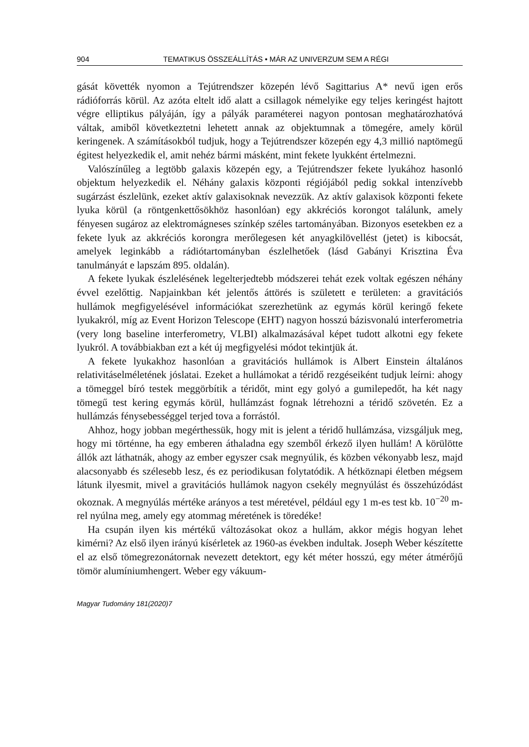904 TEMATIKUS ÖSSZEÁLLÍTÁS • MÁR AZ UNIVERZUM SEM A RÉGI
gását követték nyomon a Tejútrendszer közepén lévő Sagittarius A* nevű igen erős rádióforrás körül. Az azóta eltelt idő alatt a csillagok némelyike egy teljes keringést hajtott végre elliptikus pályáján, így a pályák paraméterei nagyon pontosan meghatározhatóvá váltak, amiből következtetni lehetett annak az objektumnak a tömegére, amely körül keringenek. A számításokból tudjuk, hogy a Tejútrendszer közepén egy 4,3 millió naptömegű égitest helyezkedik el, amit nehéz bármi másként, mint fekete lyukként értelmezni.
Valószínűleg a legtöbb galaxis közepén egy, a Tejútrendszer fekete lyukához hasonló objektum helyezkedik el. Néhány galaxis központi régiójából pedig sokkal intenzívebb sugárzást észlelünk, ezeket aktív galaxisoknak nevezzük. Az aktív galaxisok központi fekete lyuka körül (a röntgenkettősökhöz hasonlóan) egy akkréciós korongot találunk, amely fényesen sugároz az elektromágneses színkép széles tartományában. Bizonyos esetekben ez a fekete lyuk az akkréciós korongra merőlegesen két anyagkilövellést (jetet) is kibocsát, amelyek leginkább a rádiótartományban észlelhetőek (lásd Gabányi Krisztina Éva tanulmányát e lapszám 895. oldalán).
A fekete lyukak észlelésének legelterjedtebb módszerei tehát ezek voltak egészen néhány évvel ezelőttig. Napjainkban két jelentős áttörés is született e területen: a gravitációs hullámok megfigyelésével információkat szerezhetünk az egymás körül keringő fekete lyukakról, míg az Event Horizon Telescope (EHT) nagyon hosszú bázisvonalú interferometria (very long baseline interferometry, VLBI) alkalmazásával képet tudott alkotni egy fekete lyukról. A továbbiakban ezt a két új megfigyelési módot tekintjük át.
A fekete lyukakhoz hasonlóan a gravitációs hullámok is Albert Einstein általános relativitáselméletének jóslatai. Ezeket a hullámokat a téridő rezgéseiként tudjuk leírni: ahogy a tömeggel bíró testek meggörbítik a téridőt, mint egy golyó a gumilepedőt, ha két nagy tömegű test kering egymás körül, hullámzást fognak létrehozni a téridő szövetén. Ez a hullámzás fénysebességgel terjed tova a forrástól.
Ahhoz, hogy jobban megérthessük, hogy mit is jelent a téridő hullámzása, vizsgáljuk meg, hogy mi történne, ha egy emberen áthaladna egy szemből érkező ilyen hullám! A körülötte állók azt láthatnák, ahogy az ember egyszer csak megnyúlik, és közben vékonyabb lesz, majd alacsonyabb és szélesebb lesz, és ez periodikusan folytatódik. A hétköznapi életben mégsem látunk ilyesmit, mivel a gravitációs hullámok nagyon csekély megnyúlást és összehúzódást okoznak. A megnyúlás mértéke arányos a test méretével, például egy 1 m-es test kb. 10<sup>−20</sup> m-rel nyúlna meg, amely egy atommag méretének is töredéke!
Ha csupán ilyen kis mértékű változásokat okoz a hullám, akkor mégis hogyan lehet kimérni? Az első ilyen irányú kísérletek az 1960-as években indultak. Joseph Weber készítette el az első tömegrezonátornak nevezett detektort, egy két méter hosszú, egy méter átmérőjű tömör alumíniumhengert. Weber egy vákuum-
Magyar Tudomány 181(2020)7